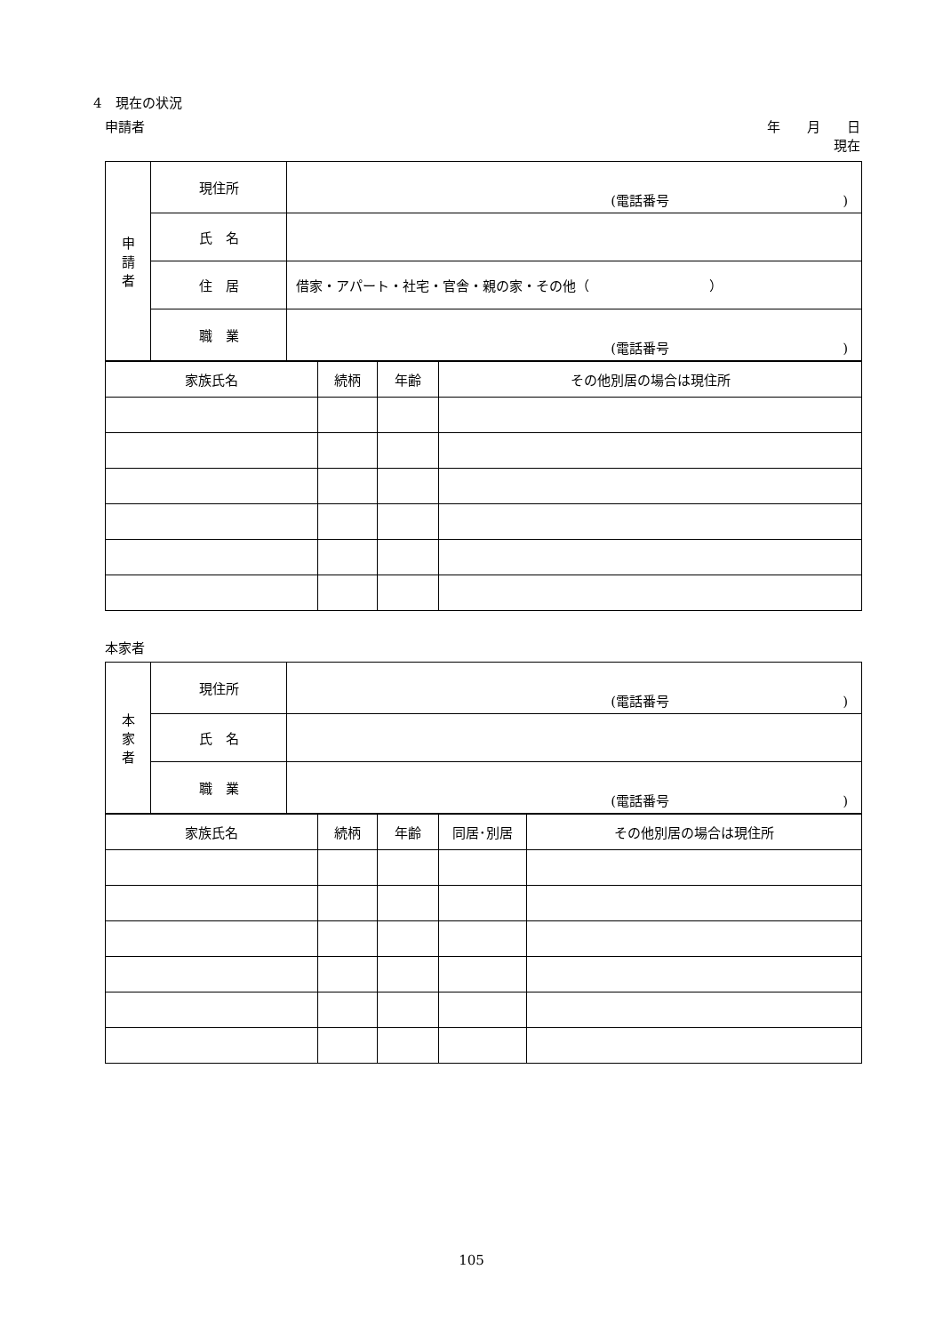4　現在の状況
申請者 年　　月　　日
現在
| 申 請 者 | 現住所 | (電話番号 ) |
| | 氏 名 | |
| | 住 居 | 借家・アパート・社宅・官舎・親の家・その他（ ） |
| | 職 業 | (電話番号 ) |
| 家族氏名 | 続柄 | 年齢 | その他別居の場合は現住所 |
| --- | --- | --- | --- |
本家者
| 本 家 者 | 現住所 | (電話番号 ) |
| | 氏 名 | |
| | 職 業 | (電話番号 ) |
| 家族氏名 | 続柄 | 年齢 | 同居･別居 | その他別居の場合は現住所 |
| --- | --- | --- | --- | --- |
105